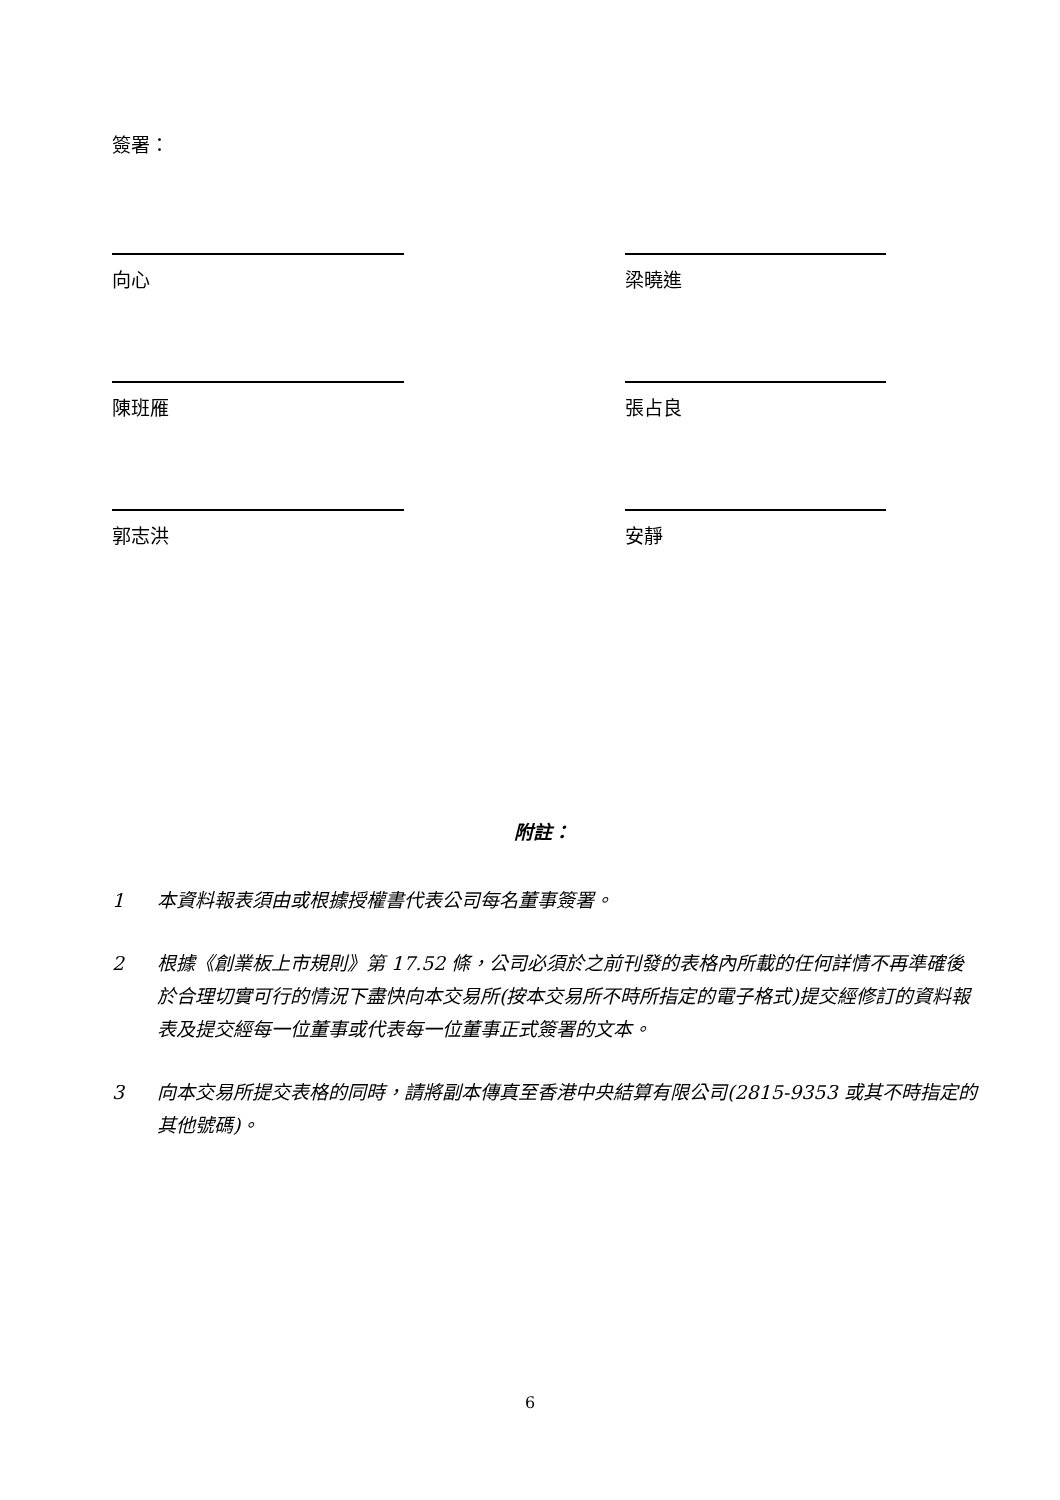簽署：
向心 梁曉進
陳班雁 張占良
郭志洪 安靜
附註：
1 本資料報表須由或根據授權書代表公司每名董事簽署。
2 根據《創業板上市規則》第 17.52 條，公司必須於之前刊發的表格內所載的任何詳情不再準確後於合理切實可行的情況下盡快向本交易所(按本交易所不時所指定的電子格式)提交經修訂的資料報表及提交經每一位董事或代表每一位董事正式簽署的文本。
3 向本交易所提交表格的同時，請將副本傳真至香港中央結算有限公司(2815-9353 或其不時指定的其他號碼)。
6